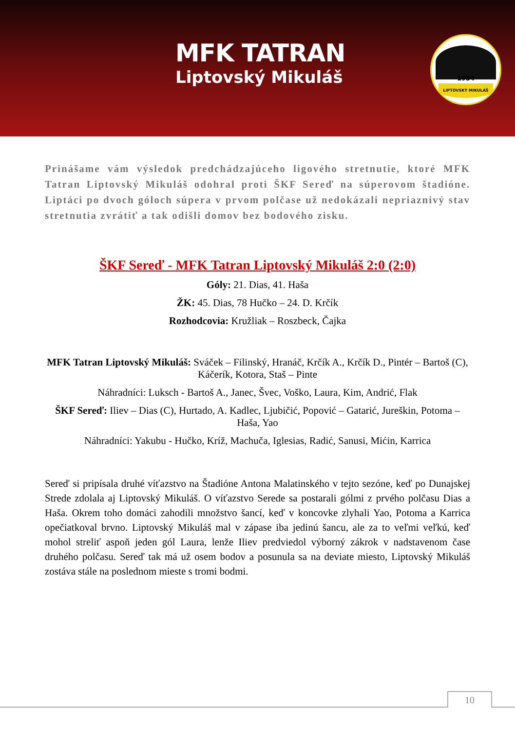MFK TATRAN
Liptovský Mikuláš
1934
LIPTOVSKÝ MIKULÁŠ
Prinášame vám výsledok predchádzajúceho ligového stretnutie, ktoré MFK Tatran Liptovský Mikuláš odohral proti ŠKF Sereď na súperovom štadióne. Liptáci po dvoch góloch súpera v prvom polčase už nedokázali nepriaznivý stav stretnutia zvrátiť a tak odišli domov bez bodového zisku.
ŠKF Sereď - MFK Tatran Liptovský Mikuláš 2:0 (2:0)
Góly: 21. Dias, 41. Haša
ŽK: 45. Dias, 78 Hučko – 24. D. Krčík
Rozhodcovia: Kružliak – Roszbeck, Čajka
MFK Tatran Liptovský Mikuláš: Sváček – Filinský, Hranáč, Krčík A., Krčík D., Pintér – Bartoš (C), Káčerík, Kotora, Staš – Pinte
Náhradníci: Luksch - Bartoš A., Janec, Švec, Voško, Laura, Kim, Andrić, Flak
ŠKF Sereď: Iliev – Dias (C), Hurtado, A. Kadlec, Ljubičić, Popović – Gatarić, Jureškin, Potoma – Haša, Yao
Náhradníci: Yakubu - Hučko, Kríž, Machuča, Iglesias, Radić, Sanusi, Mićin, Karrica
Sereď si pripísala druhé víťazstvo na Štadióne Antona Malatinského v tejto sezóne, keď po Dunajskej Strede zdolala aj Liptovský Mikuláš. O víťazstvo Serede sa postarali gólmi z prvého polčasu Dias a Haša. Okrem toho domáci zahodili množstvo šancí, keď v koncovke zlyhali Yao, Potoma a Karrica opečiatkoval brvno. Liptovský Mikuláš mal v zápase iba jedinú šancu, ale za to veľmi veľkú, keď mohol streliť aspoň jeden gól Laura, lenže Iliev predviedol výborný zákrok v nadstavenom čase druhého polčasu. Sereď tak má už osem bodov a posunula sa na deviate miesto, Liptovský Mikuláš zostáva stále na poslednom mieste s tromi bodmi.
10